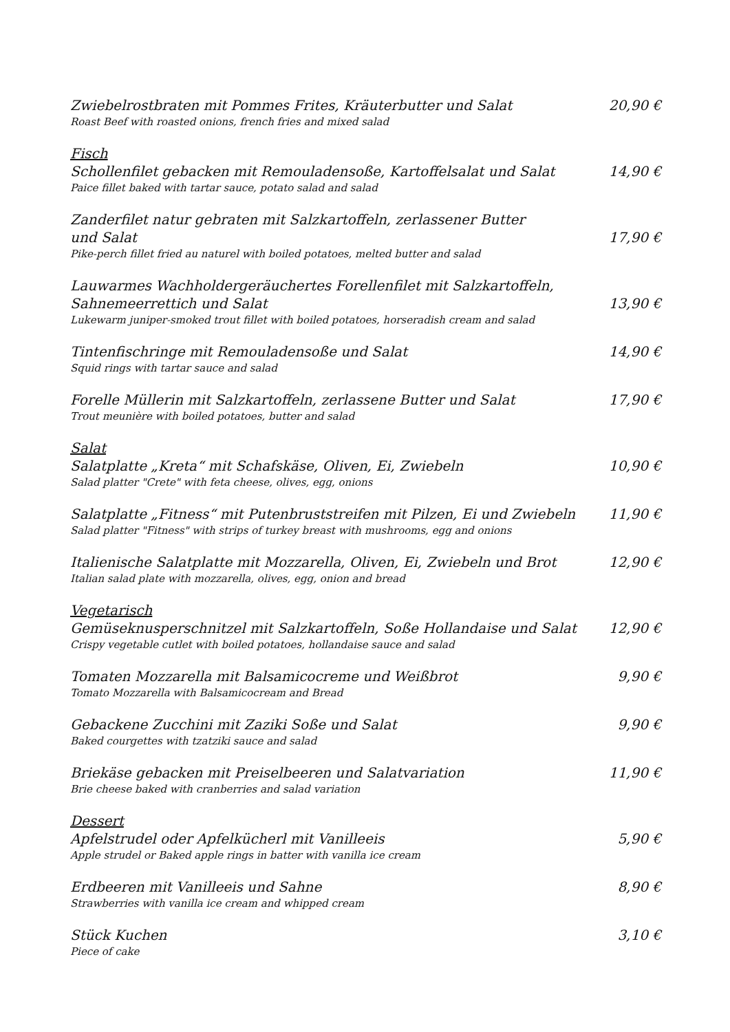Zwiebelrostbraten mit Pommes Frites, Kräuterbutter und Salat
Roast Beef with roasted onions, french fries and mixed salad
20,90 €
Fisch
Schollenfilet gebacken mit Remouladensoße, Kartoffelsalat und Salat
Paice fillet baked with tartar sauce, potato salad and salad
14,90 €
Zanderfilet natur gebraten mit Salzkartoffeln, zerlassener Butter
und Salat
Pike-perch fillet fried au naturel with boiled potatoes, melted butter and salad
17,90 €
Lauwarmes Wachholdergeräuchertes Forellenfilet mit Salzkartoffeln,
Sahnemeerrettich und Salat
Lukewarm juniper-smoked trout fillet with boiled potatoes, horseradish cream and salad
13,90 €
Tintenfischringe mit Remouladensoße und Salat
Squid rings with tartar sauce and salad
14,90 €
Forelle Müllerin mit Salzkartoffeln, zerlassene Butter und Salat
Trout meunière with boiled potatoes, butter and salad
17,90 €
Salat
Salatplatte „Kreta“ mit Schafskäse, Oliven, Ei, Zwiebeln
Salad platter "Crete" with feta cheese, olives, egg, onions
10,90 €
Salatplatte „Fitness“ mit Putenbruststreifen mit Pilzen, Ei und Zwiebeln
Salad platter "Fitness" with strips of turkey breast with mushrooms, egg and onions
11,90 €
Italienische Salatplatte mit Mozzarella, Oliven, Ei, Zwiebeln und Brot
Italian salad plate with mozzarella, olives, egg, onion and bread
12,90 €
Vegetarisch
Gemüseknusperschnitzel mit Salzkartoffeln, Soße Hollandaise und Salat
Crispy vegetable cutlet with boiled potatoes, hollandaise sauce and salad
12,90 €
Tomaten Mozzarella mit Balsamicocreme und Weißbrot
Tomato Mozzarella with Balsamicocream and Bread
9,90 €
Gebackene Zucchini mit Zaziki Soße und Salat
Baked courgettes with tzatziki sauce and salad
9,90 €
Briekäse gebacken mit Preiselbeeren und Salatvariation
Brie cheese baked with cranberries and salad variation
11,90 €
Dessert
Apfelstrudel oder Apfelkücherl mit Vanilleeis
Apple strudel or Baked apple rings in batter with vanilla ice cream
5,90 €
Erdbeeren mit Vanilleeis und Sahne
Strawberries with vanilla ice cream and whipped cream
8,90 €
Stück Kuchen
Piece of cake
3,10 €